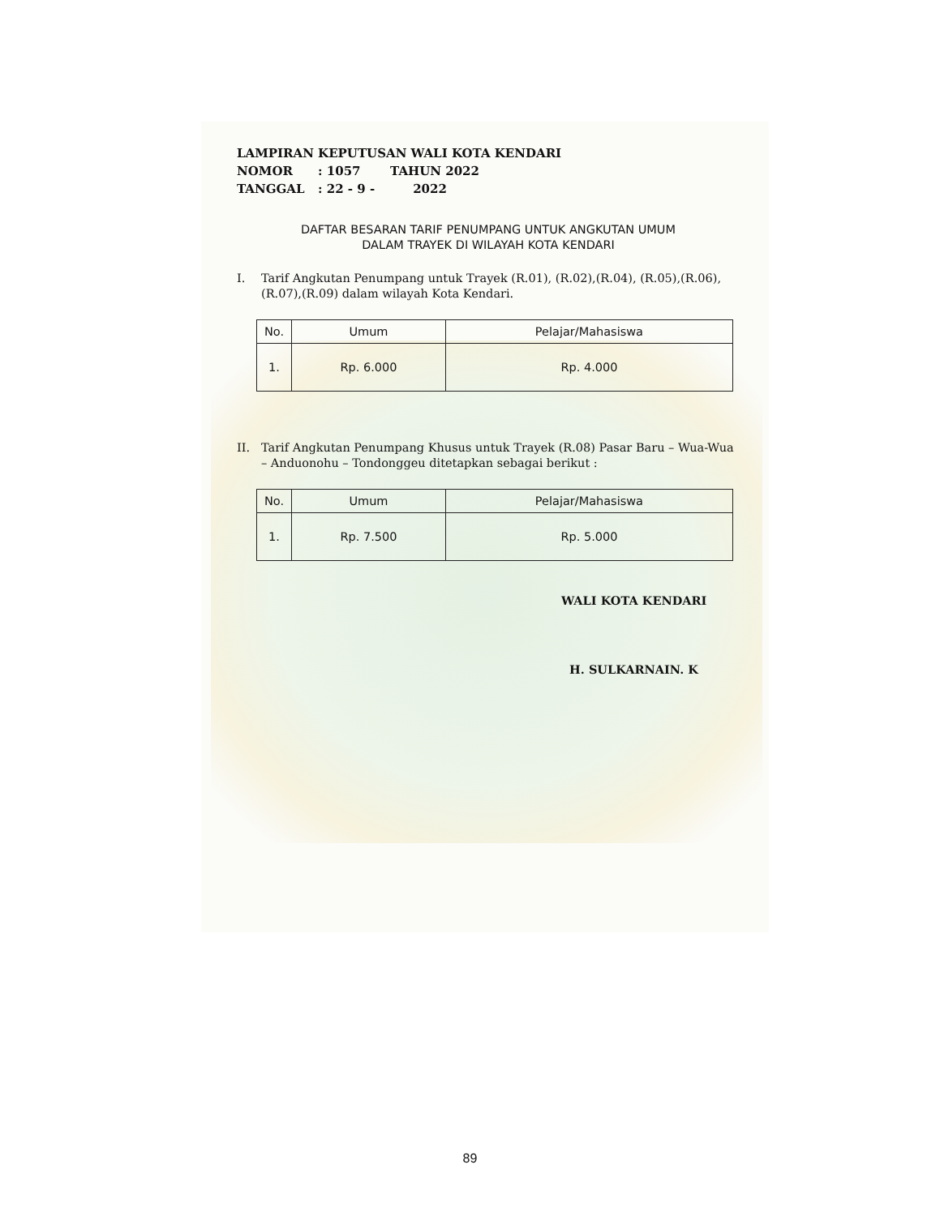LAMPIRAN KEPUTUSAN WALI KOTA KENDARI
NOMOR: 1057 TAHUN 2022
TANGGAL: 22 - 9 - 2022
DAFTAR BESARAN TARIF PENUMPANG UNTUK ANGKUTAN UMUM
DALAM TRAYEK DI WILAYAH KOTA KENDARI
I. Tarif Angkutan Penumpang untuk Trayek (R.01), (R.02),(R.04), (R.05),(R.06), (R.07),(R.09) dalam wilayah Kota Kendari.
| No. | Umum | Pelajar/Mahasiswa |
| --- | --- | --- |
| 1. | Rp. 6.000 | Rp. 4.000 |
II. Tarif Angkutan Penumpang Khusus untuk Trayek (R.08) Pasar Baru – Wua-Wua – Anduonohu – Tondonggeu ditetapkan sebagai berikut :
| No. | Umum | Pelajar/Mahasiswa |
| --- | --- | --- |
| 1. | Rp. 7.500 | Rp. 5.000 |
WALI KOTA KENDARI
H. SULKARNAIN. K
89